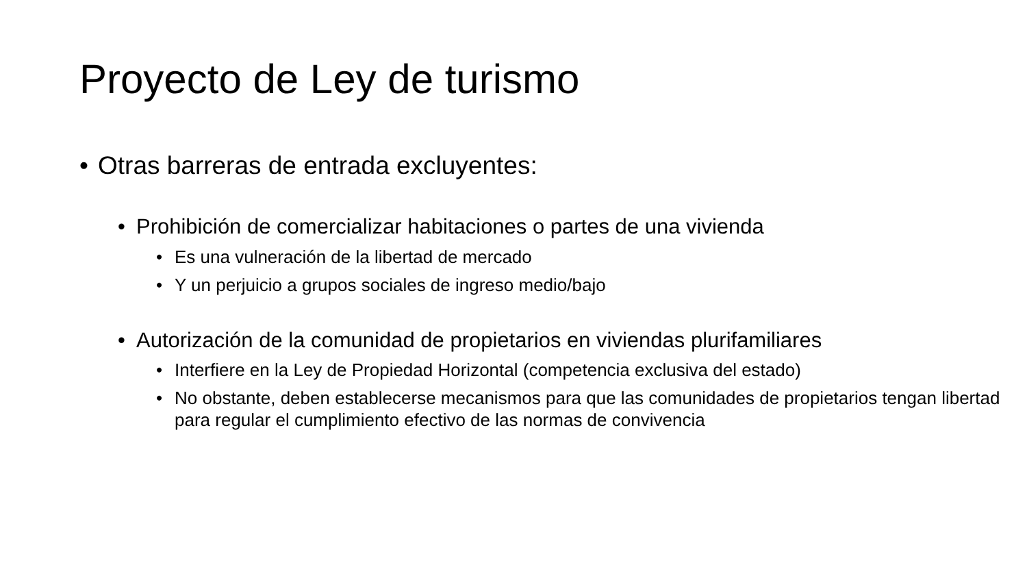Proyecto de Ley de turismo
• Otras barreras de entrada excluyentes:
• Prohibición de comercializar habitaciones o partes de una vivienda
• Es una vulneración de la libertad de mercado
• Y un perjuicio a grupos sociales de ingreso medio/bajo
• Autorización de la comunidad de propietarios en viviendas plurifamiliares
• Interfiere en la Ley de Propiedad Horizontal (competencia exclusiva del estado)
• No obstante, deben establecerse mecanismos para que las comunidades de propietarios tengan libertad para regular el cumplimiento efectivo de las normas de convivencia